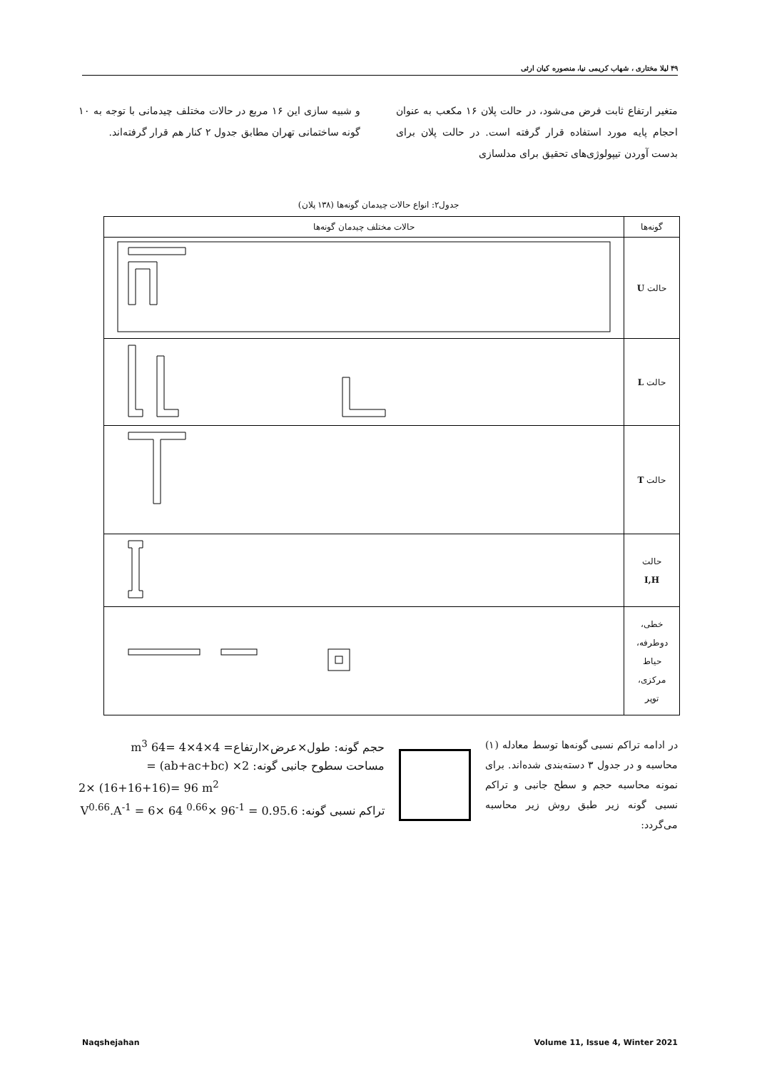۴۹ لیلا مختاری ، شهاب کریمی نیا، منصوره کیان ارثی
متغیر ارتفاع ثابت فرض می‌شود، در حالت پلان ۱۶ مکعب به عنوان احجام پایه مورد استفاده قرار گرفته است. در حالت پلان برای بدست آوردن تیپولوژی‌های تحقیق برای مدلسازی
و شبیه سازی این ۱۶ مربع در حالات مختلف چیدمانی با توجه به ۱۰ گونه ساختمانی تهران مطابق جدول ۲ کنار هم قرار گرفته‌اند.
جدول۲: انواع حالات چیدمان گونه‌ها (۱۳۸ پلان)
| گونه‌ها | حالات مختلف چیدمان گونه‌ها |
| --- | --- |
| حالت U | |
| حالت L | |
| حالت T | |
| حالت I,H | |
| خطی، دوطرفه، حیاط مرکزی، توپر | |
در ادامه تراکم نسبی گونه‌ها توسط معادله (۱) محاسبه و در جدول ۳ دسته‌بندی شده‌اند. برای نمونه محاسبه حجم و سطح جانبی و تراکم نسبی گونه زیر طبق روش زیر محاسبه می‌گردد:
حجم گونه: طول×عرض×ارتفاع= 4×4×4 =64 m<sup>3</sup>
مساحت سطوح جانبی گونه: 2× (ab+ac+bc) =
2× (16+16+16)= 96 m<sup>2</sup>
تراکم نسبی گونه: 6.V<sup>0.66</sup>.A<sup>-1</sup> = 6× 64 <sup>0.66</sup>× 96<sup>-1</sup> = 0.95
Naqshejahan Volume 11, Issue 4, Winter 2021